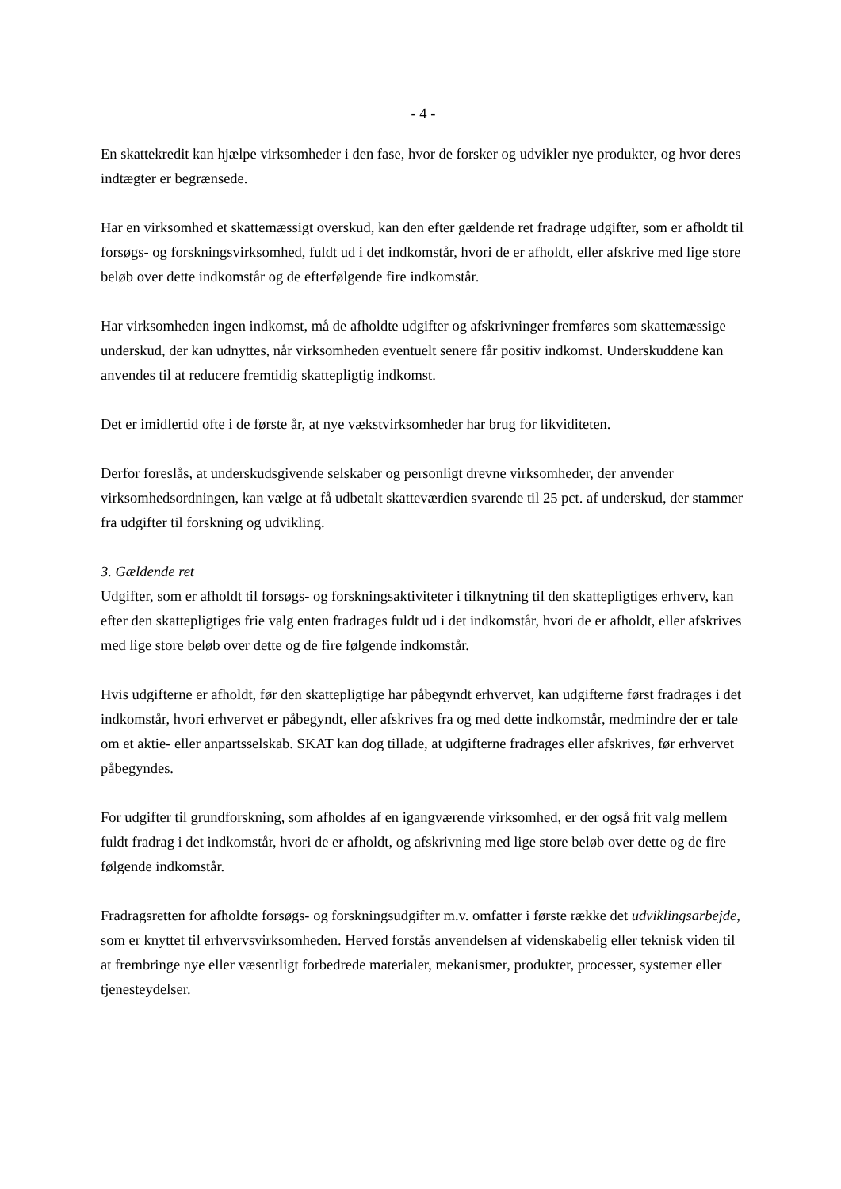- 4 -
En skattekredit kan hjælpe virksomheder i den fase, hvor de forsker og udvikler nye produkter, og hvor deres indtægter er begrænsede.
Har en virksomhed et skattemæssigt overskud, kan den efter gældende ret fradrage udgifter, som er afholdt til forsøgs- og forskningsvirksomhed, fuldt ud i det indkomstår, hvori de er afholdt, eller afskrive med lige store beløb over dette indkomstår og de efterfølgende fire indkomstår.
Har virksomheden ingen indkomst, må de afholdte udgifter og afskrivninger fremføres som skattemæssige underskud, der kan udnyttes, når virksomheden eventuelt senere får positiv indkomst. Underskuddene kan anvendes til at reducere fremtidig skattepligtig indkomst.
Det er imidlertid ofte i de første år, at nye vækstvirksomheder har brug for likviditeten.
Derfor foreslås, at underskudsgivende selskaber og personligt drevne virksomheder, der anvender virksomhedsordningen, kan vælge at få udbetalt skatteværdien svarende til 25 pct. af underskud, der stammer fra udgifter til forskning og udvikling.
3. Gældende ret
Udgifter, som er afholdt til forsøgs- og forskningsaktiviteter i tilknytning til den skattepligtiges erhverv, kan efter den skattepligtiges frie valg enten fradrages fuldt ud i det indkomstår, hvori de er afholdt, eller afskrives med lige store beløb over dette og de fire følgende indkomstår.
Hvis udgifterne er afholdt, før den skattepligtige har påbegyndt erhvervet, kan udgifterne først fradrages i det indkomstår, hvori erhvervet er påbegyndt, eller afskrives fra og med dette indkomstår, medmindre der er tale om et aktie- eller anpartsselskab. SKAT kan dog tillade, at udgifterne fradrages eller afskrives, før erhvervet påbegyndes.
For udgifter til grundforskning, som afholdes af en igangværende virksomhed, er der også frit valg mellem fuldt fradrag i det indkomstår, hvori de er afholdt, og afskrivning med lige store beløb over dette og de fire følgende indkomstår.
Fradragsretten for afholdte forsøgs- og forskningsudgifter m.v. omfatter i første række det udviklingsarbejde, som er knyttet til erhvervsvirksomheden. Herved forstås anvendelsen af videnskabelig eller teknisk viden til at frembringe nye eller væsentligt forbedrede materialer, mekanismer, produkter, processer, systemer eller tjenesteydelser.